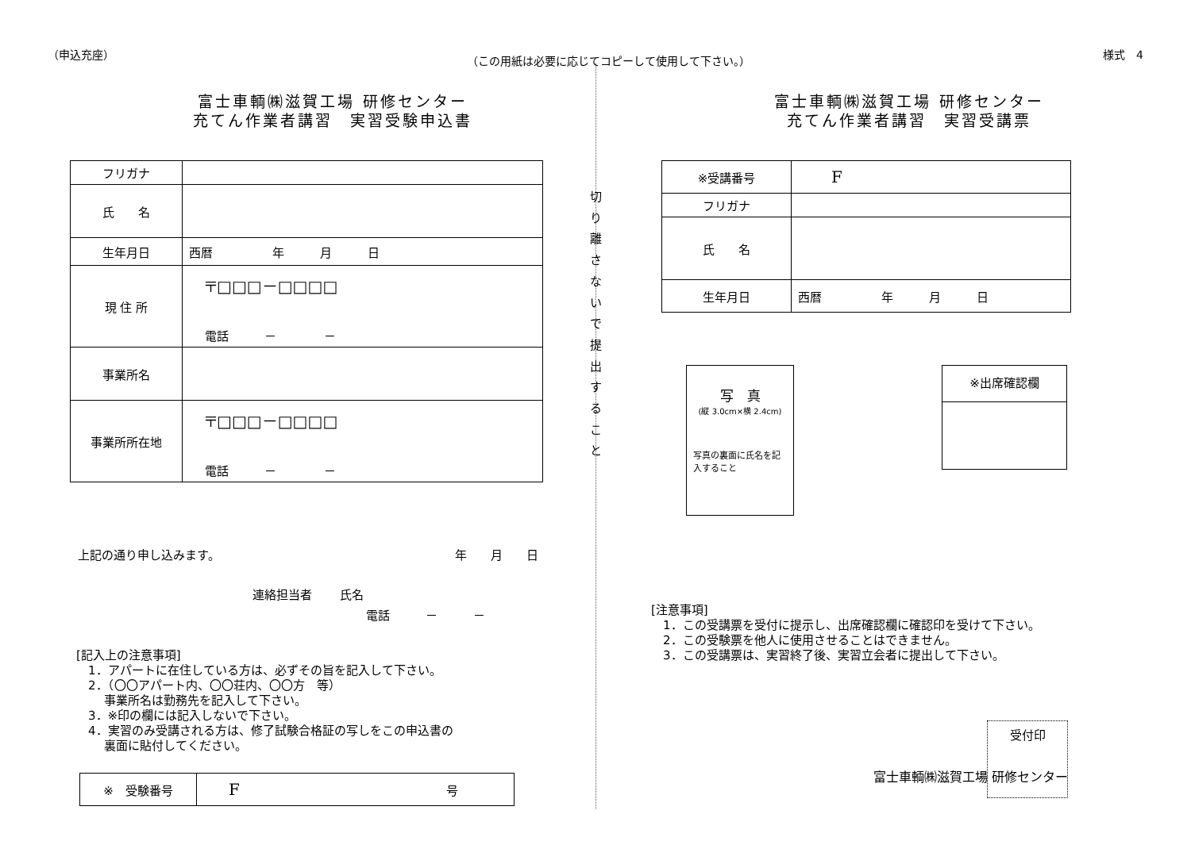（申込充座） （この用紙は必要に応じてコピーして使用して下さい。） 様式　4
切
り
離
さ
な
い
で
提
出
す
る
こ
と
富士車輌㈱滋賀工場 研修センター
充てん作業者講習　実習受験申込書
| フリガナ | |
| 氏 名 | |
| 生年月日 | 西暦 年 月 日 |
| 現 住 所 | 〒□□□－□□□□ 電話 － － |
| 事業所名 | |
| 事業所所在地 | 〒□□□－□□□□ 電話 － － |
上記の通り申し込みます。 年　　月　　日
連絡担当者　　 氏名
電話　　　－　　　－
[記入上の注意事項]
　1．アパートに在住している方は、必ずその旨を記入して下さい。
　2．（〇〇アパート内、〇〇荘内、〇〇方　等）
　　 事業所名は勤務先を記入して下さい。
　3．※印の欄には記入しないで下さい。
　4．実習のみ受講される方は、修了試験合格証の写しをこの申込書の
　　 裏面に貼付してください。
| ※ 受験番号 | F 号 |
富士車輌㈱滋賀工場 研修センター
充てん作業者講習　実習受講票
| ※受講番号 | F |
| フリガナ | |
| 氏 名 | |
| 生年月日 | 西暦 年 月 日 |
写　真
(縦 3.0cm×横 2.4cm)
写真の裏面に氏名を記入すること
※出席確認欄
[注意事項]
　1．この受講票を受付に提示し、出席確認欄に確認印を受けて下さい。
　2．この受験票を他人に使用させることはできません。
　3．この受講票は、実習終了後、実習立会者に提出して下さい。
富士車輌㈱滋賀工場 研修センター
受付印